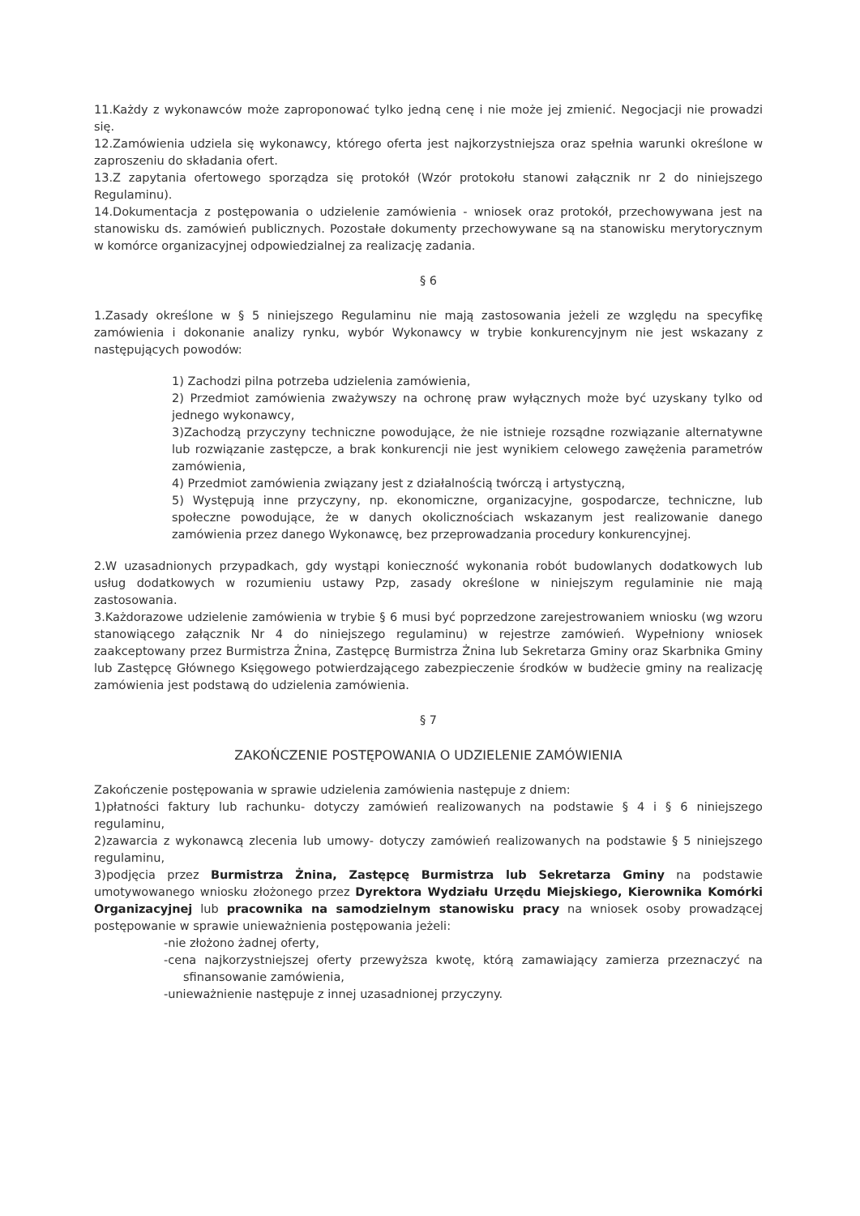11.Każdy z wykonawców może zaproponować tylko jedną cenę i nie może jej zmienić. Negocjacji nie prowadzi się.
12.Zamówienia udziela się wykonawcy, którego oferta jest najkorzystniejsza oraz spełnia warunki określone w zaproszeniu do składania ofert.
13.Z zapytania ofertowego sporządza się protokół (Wzór protokołu stanowi załącznik nr 2 do niniejszego Regulaminu).
14.Dokumentacja z postępowania o udzielenie zamówienia - wniosek oraz protokół, przechowywana jest na stanowisku ds. zamówień publicznych. Pozostałe dokumenty przechowywane są na stanowisku merytorycznym w komórce organizacyjnej odpowiedzialnej za realizację zadania.
§ 6
1.Zasady określone w § 5 niniejszego Regulaminu nie mają zastosowania jeżeli ze względu na specyfikę zamówienia i dokonanie analizy rynku, wybór Wykonawcy w trybie konkurencyjnym nie jest wskazany z następujących powodów:
1) Zachodzi pilna potrzeba udzielenia zamówienia,
2) Przedmiot zamówienia zważywszy na ochronę praw wyłącznych może być uzyskany tylko od jednego wykonawcy,
3)Zachodzą przyczyny techniczne powodujące, że nie istnieje rozsądne rozwiązanie alternatywne lub rozwiązanie zastępcze, a brak konkurencji nie jest wynikiem celowego zawężenia parametrów zamówienia,
4) Przedmiot zamówienia związany jest z działalnością twórczą i artystyczną,
5) Występują inne przyczyny, np. ekonomiczne, organizacyjne, gospodarcze, techniczne, lub społeczne powodujące, że w danych okolicznościach wskazanym jest realizowanie danego zamówienia przez danego Wykonawcę, bez przeprowadzania procedury konkurencyjnej.
2.W uzasadnionych przypadkach, gdy wystąpi konieczność wykonania robót budowlanych dodatkowych lub usług dodatkowych w rozumieniu ustawy Pzp, zasady określone w niniejszym regulaminie nie mają zastosowania.
3.Każdorazowe udzielenie zamówienia w trybie § 6 musi być poprzedzone zarejestrowaniem wniosku (wg wzoru stanowiącego załącznik Nr 4 do niniejszego regulaminu) w rejestrze zamówień. Wypełniony wniosek zaakceptowany przez Burmistrza Żnina, Zastępcę Burmistrza Żnina lub Sekretarza Gminy oraz Skarbnika Gminy lub Zastępcę Głównego Księgowego potwierdzającego zabezpieczenie środków w budżecie gminy na realizację zamówienia jest podstawą do udzielenia zamówienia.
§ 7
ZAKOŃCZENIE POSTĘPOWANIA O UDZIELENIE ZAMÓWIENIA
Zakończenie postępowania w sprawie udzielenia zamówienia następuje z dniem:
1)płatności faktury lub rachunku- dotyczy zamówień realizowanych na podstawie § 4 i § 6 niniejszego regulaminu,
2)zawarcia z wykonawcą zlecenia lub umowy- dotyczy zamówień realizowanych na podstawie § 5 niniejszego regulaminu,
3)podjęcia przez Burmistrza Żnina, Zastępcę Burmistrza lub Sekretarza Gminy na podstawie umotywowanego wniosku złożonego przez Dyrektora Wydziału Urzędu Miejskiego, Kierownika Komórki Organizacyjnej lub pracownika na samodzielnym stanowisku pracy na wniosek osoby prowadzącej postępowanie w sprawie unieważnienia postępowania jeżeli:
-nie złożono żadnej oferty,
-cena najkorzystniejszej oferty przewyższa kwotę, którą zamawiający zamierza przeznaczyć na sfinansowanie zamówienia,
-unieważnienie następuje z innej uzasadnionej przyczyny.